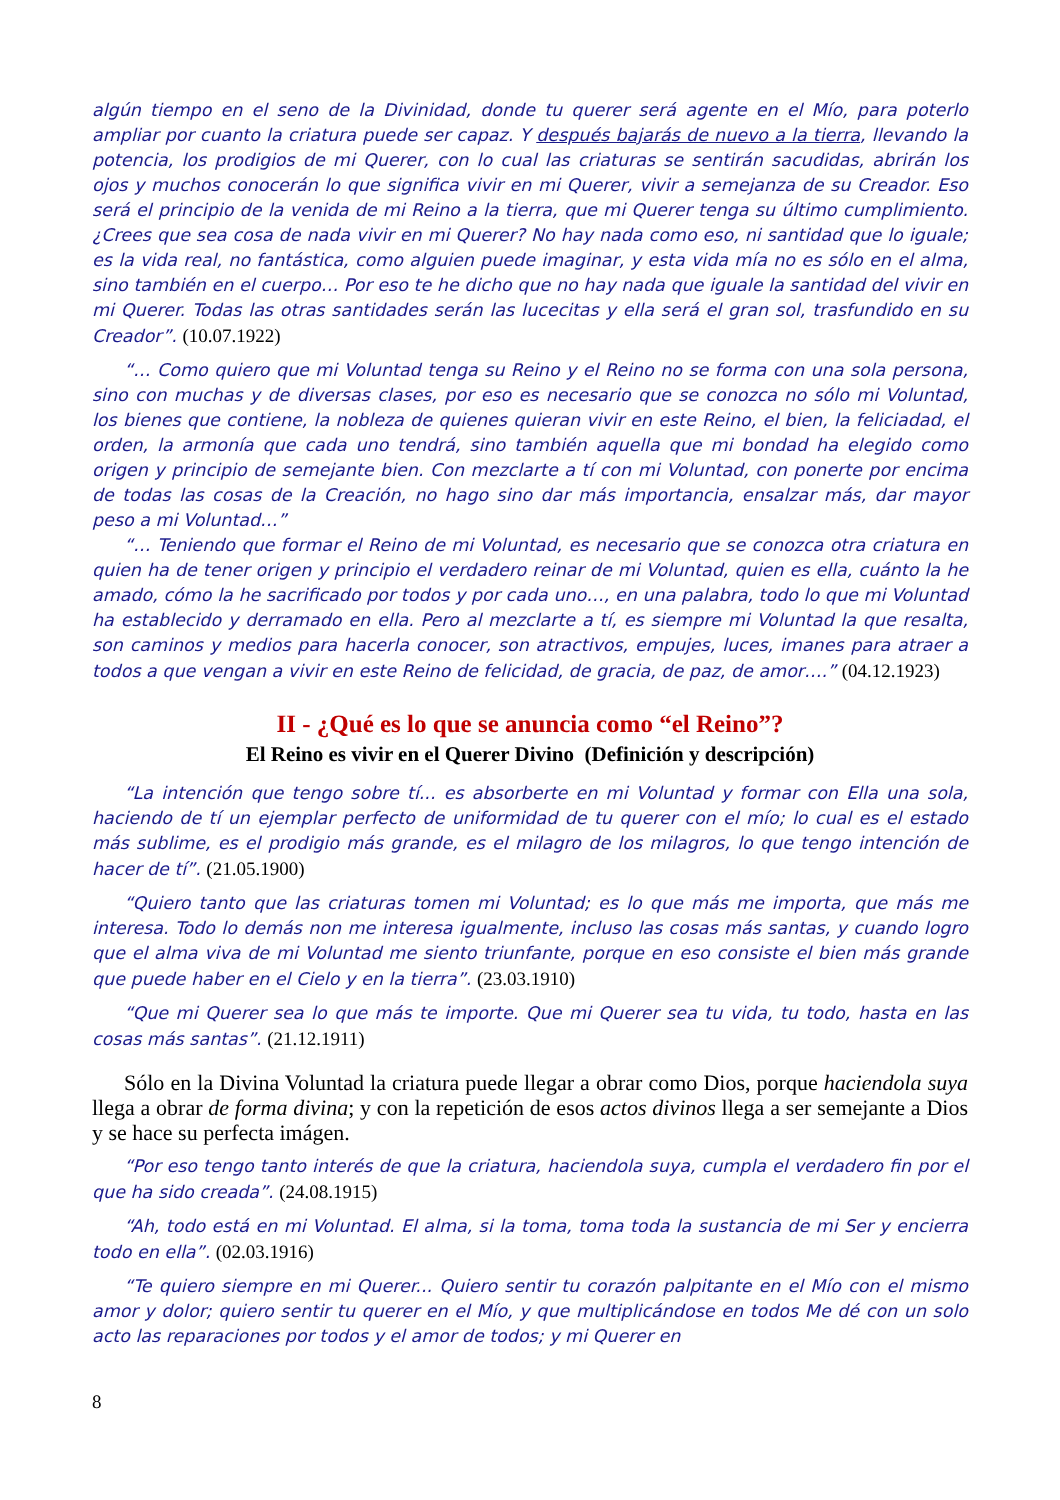algún tiempo en el seno de la Divinidad, donde tu querer será agente en el Mío, para poterlo ampliar por cuanto la criatura puede ser capaz. Y después bajarás de nuevo a la tierra, llevando la potencia, los prodigios de mi Querer, con lo cual las criaturas se sentirán sacudidas, abrirán los ojos y muchos conocerán lo que significa vivir en mi Querer, vivir a semejanza de su Creador. Eso será el principio de la venida de mi Reino a la tierra, que mi Querer tenga su último cumplimiento. ¿Crees que sea cosa de nada vivir en mi Querer? No hay nada como eso, ni santidad que lo iguale; es la vida real, no fantástica, como alguien puede imaginar, y esta vida mía no es sólo en el alma, sino también en el cuerpo… Por eso te he dicho que no hay nada que iguale la santidad del vivir en mi Querer. Todas las otras santidades serán las lucecitas y ella será el gran sol, trasfundido en su Creador”. (10.07.1922)
“… Como quiero que mi Voluntad tenga su Reino y el Reino no se forma con una sola persona, sino con muchas y de diversas clases, por eso es necesario que se conozca no sólo mi Voluntad, los bienes que contiene, la nobleza de quienes quieran vivir en este Reino, el bien, la feliciadad, el orden, la armonía que cada uno tendrá, sino también aquella que mi bondad ha elegido como origen y principio de semejante bien. Con mezclarte a tí con mi Voluntad, con ponerte por encima de todas las cosas de la Creación, no hago sino dar más importancia, ensalzar más, dar mayor peso a mi Voluntad…”
“… Teniendo que formar el Reino de mi Voluntad, es necesario que se conozca otra criatura en quien ha de tener origen y principio el verdadero reinar de mi Voluntad, quien es ella, cuánto la he amado, cómo la he sacrificado por todos y por cada uno…, en una palabra, todo lo que mi Voluntad ha establecido y derramado en ella. Pero al mezclarte a tí, es siempre mi Voluntad la que resalta, son caminos y medios para hacerla conocer, son atractivos, empujes, luces, imanes para atraer a todos a que vengan a vivir en este Reino de felicidad, de gracia, de paz, de amor….” (04.12.1923)
II - ¿Qué es lo que se anuncia como “el Reino”?
El Reino es vivir en el Querer Divino (Definición y descripción)
“La intención que tengo sobre tí... es absorberte en mi Voluntad y formar con Ella una sola, haciendo de tí un ejemplar perfecto de uniformidad de tu querer con el mío; lo cual es el estado más sublime, es el prodigio más grande, es el milagro de los milagros, lo que tengo intención de hacer de tí”. (21.05.1900)
“Quiero tanto que las criaturas tomen mi Voluntad; es lo que más me importa, que más me interesa. Todo lo demás non me interesa igualmente, incluso las cosas más santas, y cuando logro que el alma viva de mi Voluntad me siento triunfante, porque en eso consiste el bien más grande que puede haber en el Cielo y en la tierra”. (23.03.1910)
“Que mi Querer sea lo que más te importe. Que mi Querer sea tu vida, tu todo, hasta en las cosas más santas”. (21.12.1911)
Sólo en la Divina Voluntad la criatura puede llegar a obrar como Dios, porque haciendola suya llega a obrar de forma divina; y con la repetición de esos actos divinos llega a ser semejante a Dios y se hace su perfecta imágen.
“Por eso tengo tanto interés de que la criatura, haciendola suya, cumpla el verdadero fin por el que ha sido creada”. (24.08.1915)
“Ah, todo está en mi Voluntad. El alma, si la toma, toma toda la sustancia de mi Ser y encierra todo en ella”. (02.03.1916)
“Te quiero siempre en mi Querer... Quiero sentir tu corazón palpitante en el Mío con el mismo amor y dolor; quiero sentir tu querer en el Mío, y que multiplicándose en todos Me dé con un solo acto las reparaciones por todos y el amor de todos; y mi Querer en
8